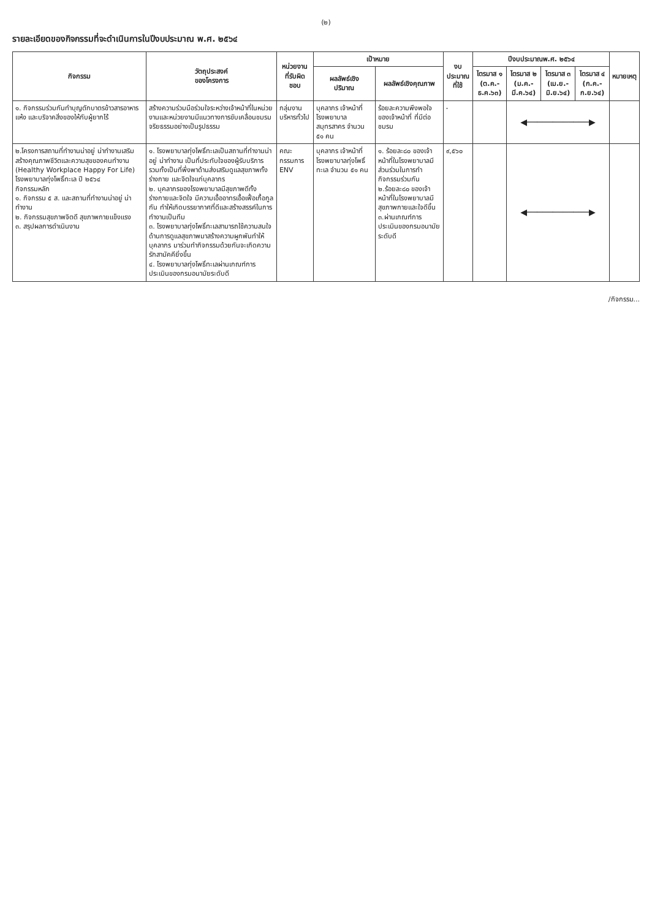(๒)
รายละเอียดของกิจกรรมที่จะดำเนินการในปีงบประมาณ พ.ศ. ๒๕๖๔
| กิจกรรม | วัตถุประสงค์ ของโครงการ | หน่วยงาน ที่รับผิดชอบ | เป้าหมาย | | งบประมาณ ที่ใช้ | ปีงบประมาณพ.ศ. ๒๕๖๔ | | | | หมายเหตุ |
| --- | --- | --- | --- | --- | --- | --- | --- | --- | --- | --- |
| | | | ผลลัพธ์เชิง ปริมาณ | ผลลัพธ์เชิงคุณภาพ | | ไตรมาส ๑ (ต.ค.-ธ.ค.๖๓) | ไตรมาส ๒ (ม.ค.-มี.ค.๖๔) | ไตรมาส ๓ (เม.ย.-มิ.ย.๖๔) | ไตรมาส ๔ (ก.ค.-ก.ย.๖๔) | |
| ๑. กิจกรรมร่วมกันทำบุญตักบาตรข้าวสารอาหารแห้ง และบริจาคสิ่งของให้กับผู้ยากไร้ | สร้างความร่วมมือร่วมใจระหว่างเจ้าหน้าที่ในหน่วยงานและหน่วยงานมีแนวทางการขับเคลื่อนชมรมจริยธรรมอย่างเป็นรูปธรรม | กลุ่มงานบริหารทั่วไป | บุคลากร เจ้าหน้าที่ โรงพยาบาลสมุทรสาคร จำนวน ๕๑ คน | ร้อยละความพึงพอใจของเจ้าหน้าที่ ที่มีต่อชมรม | - | | ◀────────────▶ | | | |
| ๒.โครงการสถานที่ทำงานน่าอยู่ น่าทำงานเสริมสร้างคุณภาพชีวิตและความสุขของคนทำงาน (Healthy Workplace Happy For Life) โรงพยาบาลทุ่งโพธิ์ทะเล ปี ๒๕๖๔ กิจกรรมหลัก ๑. กิจกรรม ๕ ส. และสถานที่ทำงานน่าอยู่ น่าทำงาน ๒. กิจกรรมสุขภาพจิตดี สุขภาพกายแข็งแรง ๓. สรุปผลการดำเนินงาน | ๑. โรงพยาบาลทุ่งโพธิ์ทะเลเป็นสถานที่ทำงานน่าอยู่ น่าทำงาน เป็นที่ประทับใจของผู้รับบริการ รวมทั้งเป็นที่พึ่งพาด้านส่งเสริมดูแลสุขภาพทั้งร่างกาย และจิตใจแก่บุคลากร ๒. บุคลากรของโรงพยาบาลมีสุขภาพดีทั้งร่างกายและจิตใจ มีความเอื้ออาทรเอื้อเฟื้อเกื้อกูลกัน ทำให้เกิดบรรยากาศที่ดีและสร้างสรรค์ในการทำงานเป็นทีม ๓. โรงพยาบาลทุ่งโพธิ์ทะเลสามารถใช้ความสนใจด้านการดูแลสุขภาพมาสร้างความผูกพันทำให้บุคลากร มาร่วมทำกิจกรรมด้วยกันจะเกิดความรักสามัคคียิ่งขึ้น ๔. โรงพยาบาลทุ่งโพธิ์ทะเลผ่านเกณฑ์การประเมินของกรมอนามัยระดับดี | คณะกรรมการ ENV | บุคลากร เจ้าหน้าที่ โรงพยาบาลทุ่งโพธิ์ทะเล จำนวน ๕๑ คน | ๑. ร้อยละ๘๐ ของเจ้าหน้าที่ในโรงพยาบาลมีส่วนร่วมในการทำกิจกรรมร่วมกัน ๒.ร้อยละ๘๐ ของเจ้าหน้าที่ในโรงพยาบาลมีสุขภาพกายและใจดีขึ้น ๓.ผ่านเกณฑ์การประเมินของกรมอนามัยระดับดี | ๙,๕๖๐ | | ◀────────────▶ | | | |
/กิจกรรม...